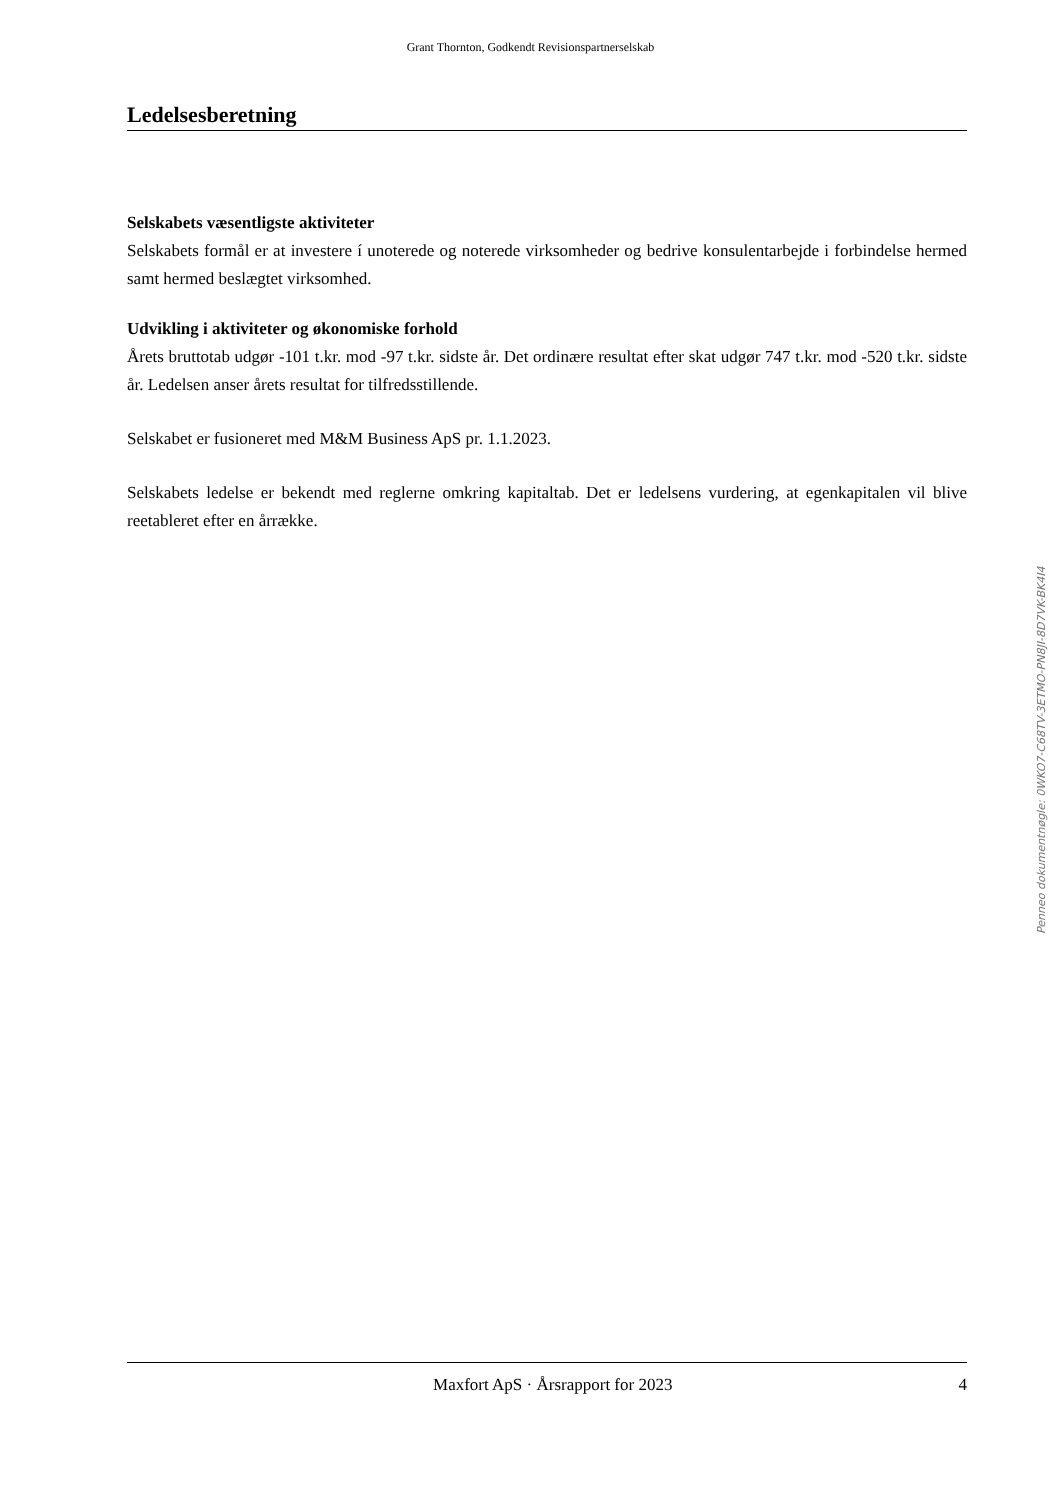Grant Thornton, Godkendt Revisionspartnerselskab
Ledelsesberetning
Selskabets væsentligste aktiviteter
Selskabets formål er at investere í unoterede og noterede virksomheder og bedrive konsulentarbejde i forbindelse hermed samt hermed beslægtet virksomhed.
Udvikling i aktiviteter og økonomiske forhold
Årets bruttotab udgør -101 t.kr. mod -97 t.kr. sidste år. Det ordinære resultat efter skat udgør 747 t.kr. mod -520 t.kr. sidste år. Ledelsen anser årets resultat for tilfredsstillende.
Selskabet er fusioneret med M&M Business ApS pr. 1.1.2023.
Selskabets ledelse er bekendt med reglerne omkring kapitaltab. Det er ledelsens vurdering, at egenkapitalen vil blive reetableret efter en årrække.
Penneo dokumentnøgle: 0WKO7-C68TV-3ETMO-PN8JI-8D7VK-BK4I4
Maxfort ApS · Årsrapport for 2023 4